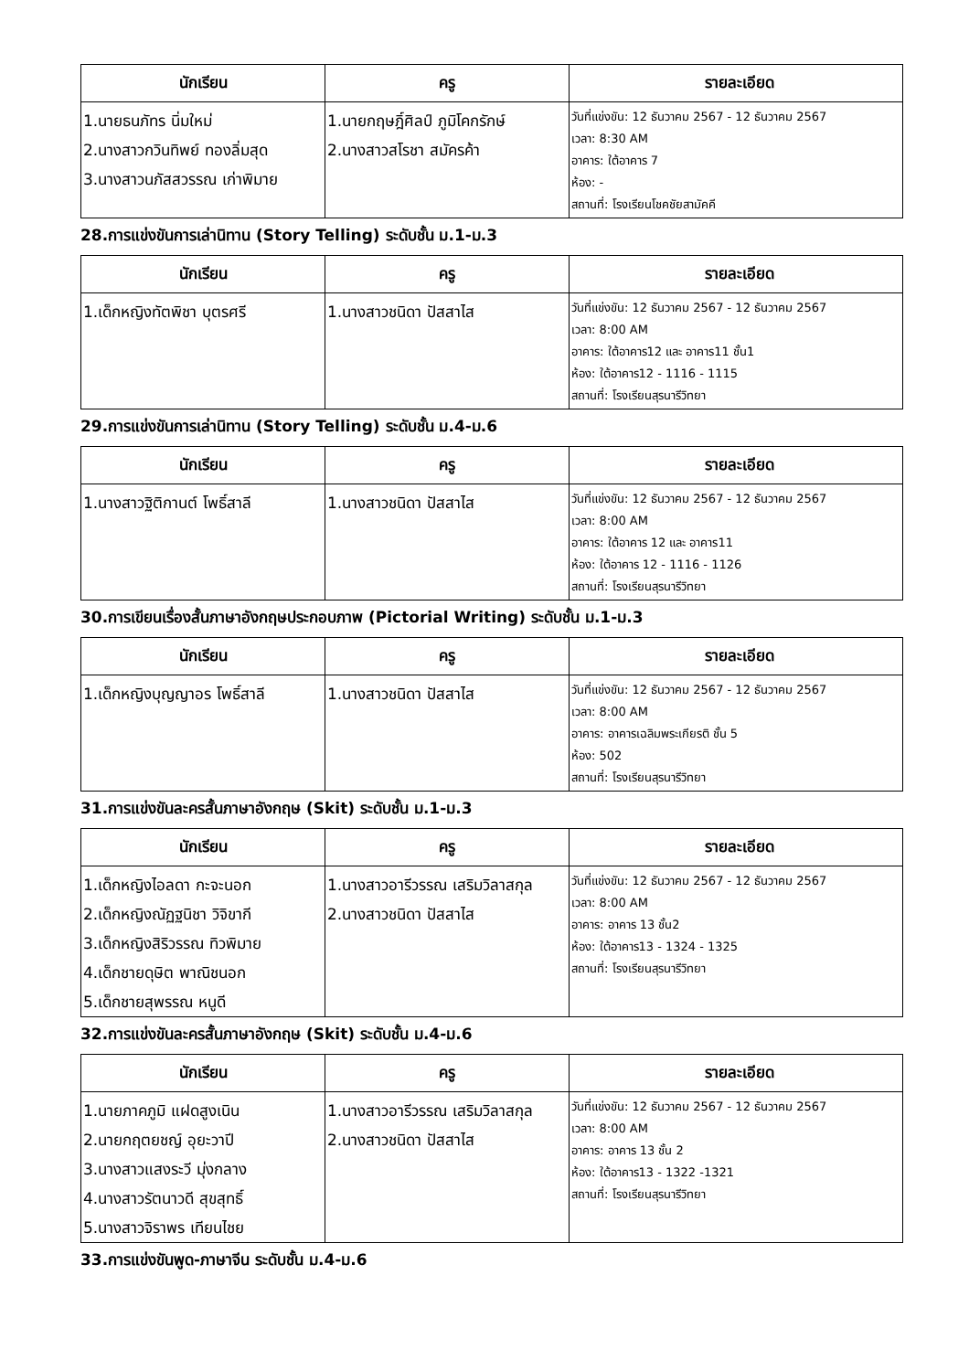| นักเรียน | ครู | รายละเอียด |
| --- | --- | --- |
| 1.นายธนภัทร นิ่มใหม่ 2.นางสาวกวินทิพย์ ทองลิ่มสุด 3.นางสาวนภัสสวรรณ เก่าพิมาย | 1.นายกฤษฎิ์ศิลป์ ภูมิโคกรักษ์ 2.นางสาวสโรชา สมัครค้า | วันที่แข่งขัน: 12 ธันวาคม 2567 - 12 ธันวาคม 2567 เวลา: 8:30 AM อาคาร: ใต้อาคาร 7 ห้อง: - สถานที่: โรงเรียนโชคชัยสามัคคี |
28.การแข่งขันการเล่านิทาน (Story Telling) ระดับชั้น ม.1-ม.3
| นักเรียน | ครู | รายละเอียด |
| --- | --- | --- |
| 1.เด็กหญิงทัตพิชา บุตรศรี | 1.นางสาวชนิดา ปัสสาไส | วันที่แข่งขัน: 12 ธันวาคม 2567 - 12 ธันวาคม 2567 เวลา: 8:00 AM อาคาร: ใต้อาคาร12 และ อาคาร11 ชั้น1 ห้อง: ใต้อาคาร12 - 1116 - 1115 สถานที่: โรงเรียนสุรนารีวิทยา |
29.การแข่งขันการเล่านิทาน (Story Telling) ระดับชั้น ม.4-ม.6
| นักเรียน | ครู | รายละเอียด |
| --- | --- | --- |
| 1.นางสาวฐิติกานต์ โพธิ์สาลี | 1.นางสาวชนิดา ปัสสาไส | วันที่แข่งขัน: 12 ธันวาคม 2567 - 12 ธันวาคม 2567 เวลา: 8:00 AM อาคาร: ใต้อาคาร 12 และ อาคาร11 ห้อง: ใต้อาคาร 12 - 1116 - 1126 สถานที่: โรงเรียนสุรนารีวิทยา |
30.การเขียนเรื่องสั้นภาษาอังกฤษประกอบภาพ (Pictorial Writing) ระดับชั้น ม.1-ม.3
| นักเรียน | ครู | รายละเอียด |
| --- | --- | --- |
| 1.เด็กหญิงบุญญาอร โพธิ์สาลี | 1.นางสาวชนิดา ปัสสาไส | วันที่แข่งขัน: 12 ธันวาคม 2567 - 12 ธันวาคม 2567 เวลา: 8:00 AM อาคาร: อาคารเฉลิมพระเกียรติ ชั้น 5 ห้อง: 502 สถานที่: โรงเรียนสุรนารีวิทยา |
31.การแข่งขันละครสั้นภาษาอังกฤษ (Skit) ระดับชั้น ม.1-ม.3
| นักเรียน | ครู | รายละเอียด |
| --- | --- | --- |
| 1.เด็กหญิงไอลดา กะจะนอก 2.เด็กหญิงณัฏฐนิชา วิจิขากี 3.เด็กหญิงสิริวรรณ ทิวพิมาย 4.เด็กชายดุษิต พาณิชนอก 5.เด็กชายสุพรรณ หนูดี | 1.นางสาวอารีวรรณ เสริมวิลาสกุล 2.นางสาวชนิดา ปัสสาไส | วันที่แข่งขัน: 12 ธันวาคม 2567 - 12 ธันวาคม 2567 เวลา: 8:00 AM อาคาร: อาคาร 13 ชั้น2 ห้อง: ใต้อาคาร13 - 1324 - 1325 สถานที่: โรงเรียนสุรนารีวิทยา |
32.การแข่งขันละครสั้นภาษาอังกฤษ (Skit) ระดับชั้น ม.4-ม.6
| นักเรียน | ครู | รายละเอียด |
| --- | --- | --- |
| 1.นายภาคภูมิ แฝดสูงเนิน 2.นายกฤตยชญ์ อุยะวาปี 3.นางสาวแสงระวี มุ่งกลาง 4.นางสาวรัตนาวดี สุขสุทธิ์ 5.นางสาวจิราพร เทียนไชย | 1.นางสาวอารีวรรณ เสริมวิลาสกุล 2.นางสาวชนิดา ปัสสาไส | วันที่แข่งขัน: 12 ธันวาคม 2567 - 12 ธันวาคม 2567 เวลา: 8:00 AM อาคาร: อาคาร 13 ชั้น 2 ห้อง: ใต้อาคาร13 - 1322 -1321 สถานที่: โรงเรียนสุรนารีวิทยา |
33.การแข่งขันพูด-ภาษาจีน ระดับชั้น ม.4-ม.6